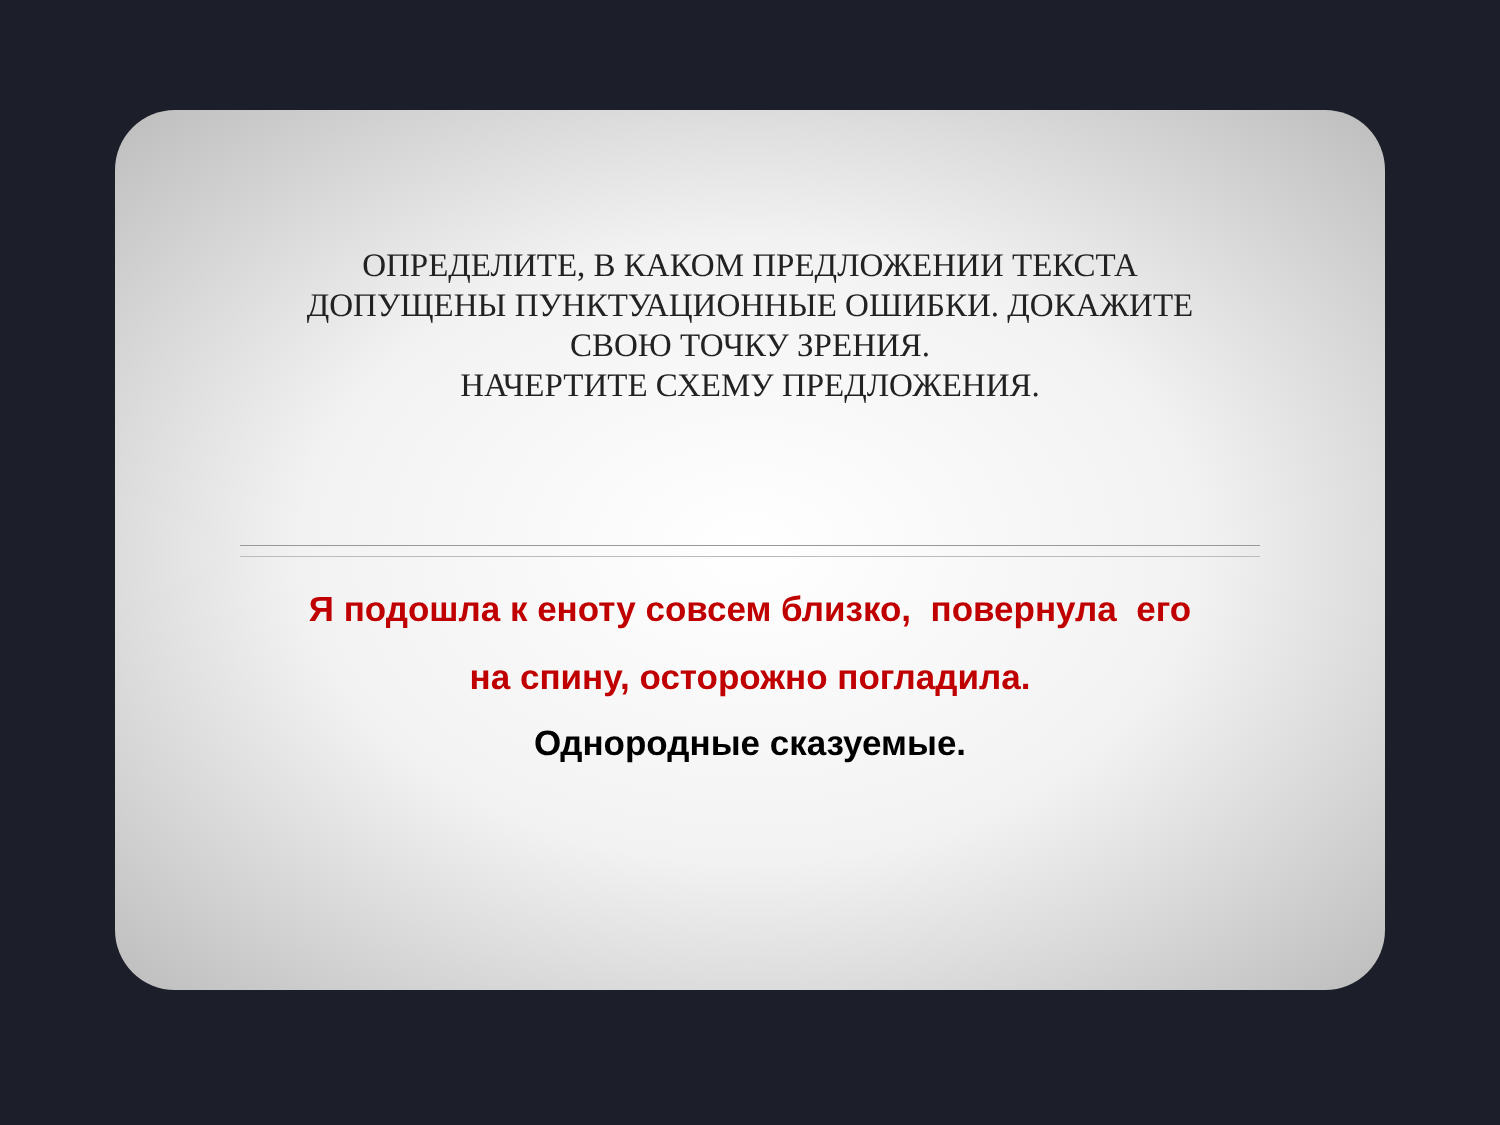ОПРЕДЕЛИТЕ, В КАКОМ ПРЕДЛОЖЕНИИ ТЕКСТА
ДОПУЩЕНЫ ПУНКТУАЦИОННЫЕ ОШИБКИ. ДОКАЖИТЕ
СВОЮ ТОЧКУ ЗРЕНИЯ.
НАЧЕРТИТЕ СХЕМУ ПРЕДЛОЖЕНИЯ.
Я подошла к еноту совсем близко, повернула его
на спину, осторожно погладила.
Однородные сказуемые.